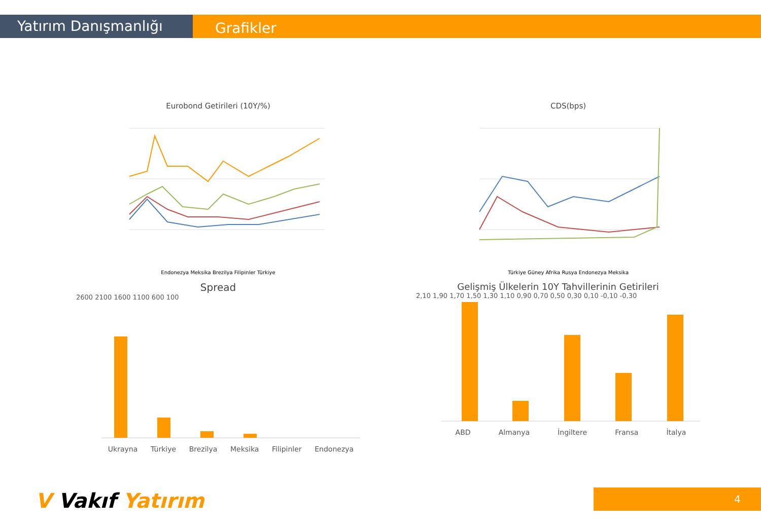Yatırım Danışmanlığı Grafikler
Eurobond Getirileri (10Y/%)
Endonezya Meksika Brezilya Filipinler Türkiye
CDS(bps)
Türkiye Güney Afrika Rusya Endonezya Meksika
Spread
2600 2100 1600 1100 600 100
Ukrayna Türkiye Brezilya Meksika Filipinler Endonezya
Gelişmiş Ülkelerin 10Y Tahvillerinin Getirileri
2,10 1,90 1,70 1,50 1,30 1,10 0,90 0,70 0,50 0,30 0,10 -0,10 -0,30
ABD Almanya İngiltere Fransa İtalya
V Vakıf Yatırım 4